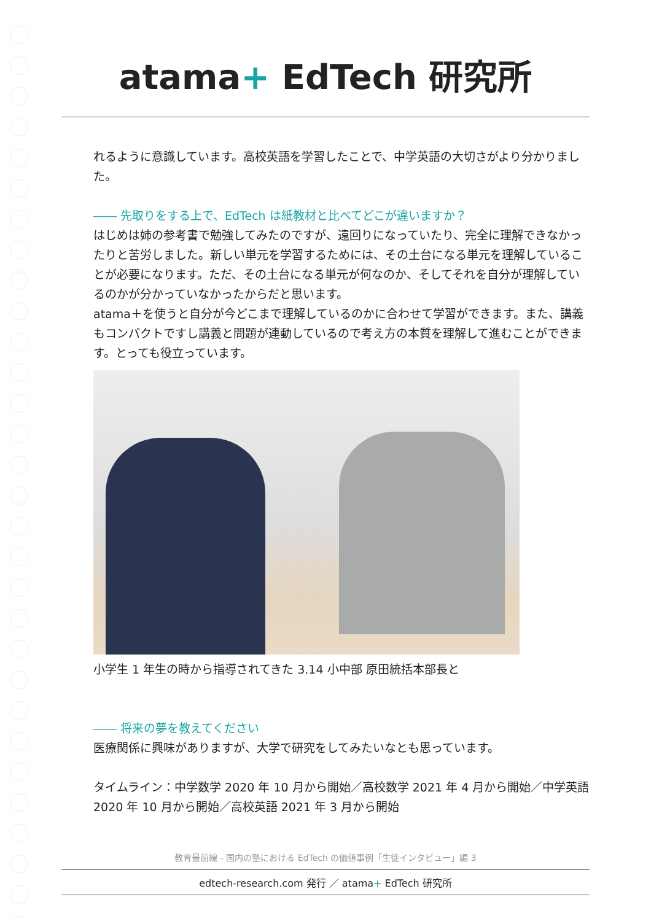atama+ EdTech 研究所
れるように意識しています。高校英語を学習したことで、中学英語の大切さがより分かりました。
―― 先取りをする上で、EdTech は紙教材と比べてどこが違いますか？
はじめは姉の参考書で勉強してみたのですが、遠回りになっていたり、完全に理解できなかったりと苦労しました。新しい単元を学習するためには、その土台になる単元を理解していることが必要になります。ただ、その土台になる単元が何なのか、そしてそれを自分が理解しているのかが分かっていなかったからだと思います。
atama＋を使うと自分が今どこまで理解しているのかに合わせて学習ができます。また、講義もコンパクトですし講義と問題が連動しているので考え方の本質を理解して進むことができます。とっても役立っています。
小学生 1 年生の時から指導されてきた 3.14 小中部 原田統括本部長と
―― 将来の夢を教えてください
医療関係に興味がありますが、大学で研究をしてみたいなとも思っています。
タイムライン：中学数学 2020 年 10 月から開始／高校数学 2021 年 4 月から開始／中学英語 2020 年 10 月から開始／高校英語 2021 年 3 月から開始
教育最前線 - 国内の塾における EdTech の価値事例「生徒インタビュー」編 3
edtech-research.com 発行 ／ atama+ EdTech 研究所